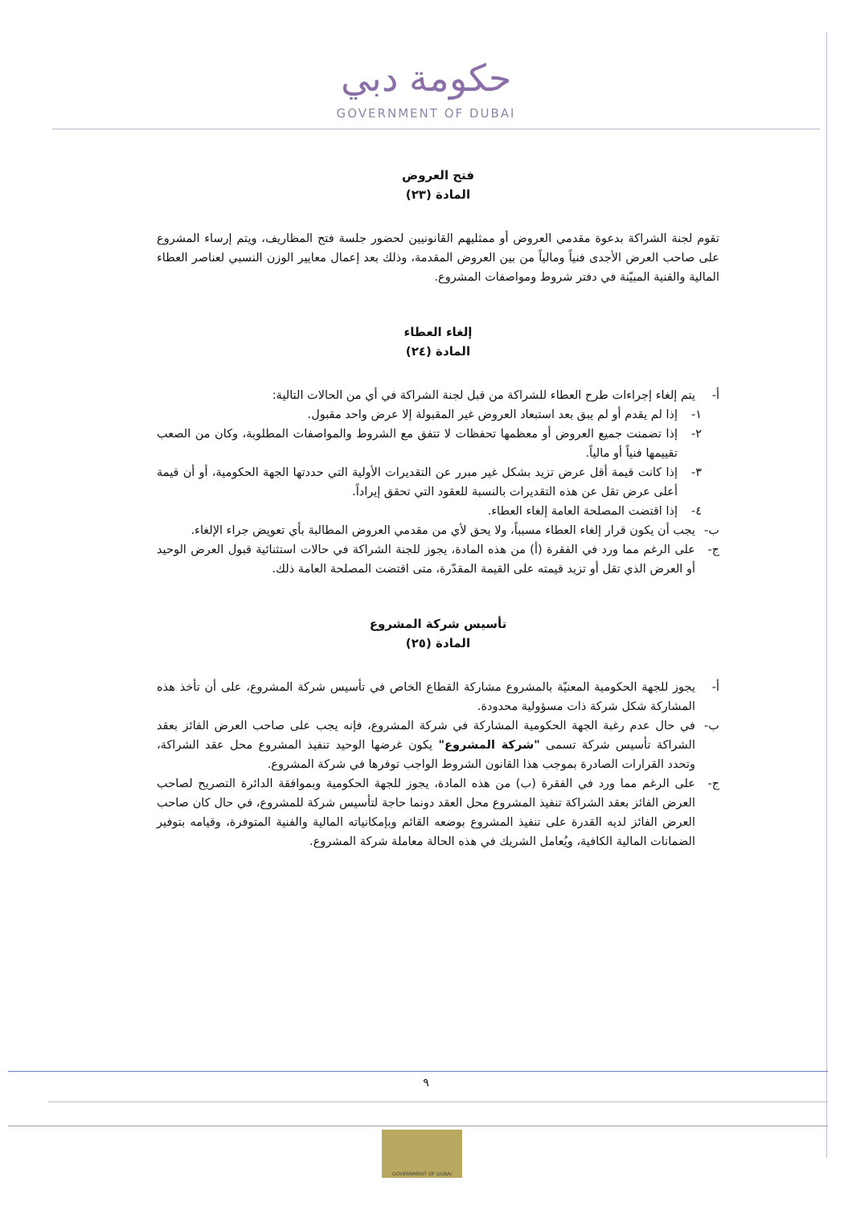حكومة دبي
GOVERNMENT OF DUBAI
فتح العروض
المادة (٢٣)
تقوم لجنة الشراكة بدعوة مقدمي العروض أو ممثليهم القانونيين لحضور جلسة فتح المظاريف، ويتم إرساء المشروع على صاحب العرض الأجدى فنياً ومالياً من بين العروض المقدمة، وذلك بعد إعمال معايير الوزن النسبي لعناصر العطاء المالية والفنية المبيّنة في دفتر شروط ومواصفات المشروع.
إلغاء العطاء
المادة (٢٤)
أ- يتم إلغاء إجراءات طرح العطاء للشراكة من قبل لجنة الشراكة في أي من الحالات التالية:
١- إذا لم يقدم أو لم يبق بعد استبعاد العروض غير المقبولة إلا عرض واحد مقبول.
٢- إذا تضمنت جميع العروض أو معظمها تحفظات لا تتفق مع الشروط والمواصفات المطلوبة، وكان من الصعب تقييمها فنياً أو مالياً.
٣- إذا كانت قيمة أقل عرض تزيد بشكل غير مبرر عن التقديرات الأولية التي حددتها الجهة الحكومية، أو أن قيمة أعلى عرض تقل عن هذه التقديرات بالنسبة للعقود التي تحقق إيراداً.
٤- إذا اقتضت المصلحة العامة إلغاء العطاء.
ب- يجب أن يكون قرار إلغاء العطاء مسبباً، ولا يحق لأي من مقدمي العروض المطالبة بأي تعويض جراء الإلغاء.
ج- على الرغم مما ورد في الفقرة (أ) من هذه المادة، يجوز للجنة الشراكة في حالات استثنائية قبول العرض الوحيد أو العرض الذي تقل أو تزيد قيمته على القيمة المقدّرة، متى اقتضت المصلحة العامة ذلك.
تأسيس شركة المشروع
المادة (٢٥)
أ- يجوز للجهة الحكومية المعنيّة بالمشروع مشاركة القطاع الخاص في تأسيس شركة المشروع، على أن تأخذ هذه المشاركة شكل شركة ذات مسؤولية محدودة.
ب- في حال عدم رغبة الجهة الحكومية المشاركة في شركة المشروع، فإنه يجب على صاحب العرض الفائز بعقد الشراكة تأسيس شركة تسمى "شركة المشروع" يكون غرضها الوحيد تنفيذ المشروع محل عقد الشراكة، وتحدد القرارات الصادرة بموجب هذا القانون الشروط الواجب توفرها في شركة المشروع.
ج- على الرغم مما ورد في الفقرة (ب) من هذه المادة، يجوز للجهة الحكومية وبموافقة الدائرة التصريح لصاحب العرض الفائز بعقد الشراكة تنفيذ المشروع محل العقد دونما حاجة لتأسيس شركة للمشروع، في حال كان صاحب العرض الفائز لديه القدرة على تنفيذ المشروع بوضعه القائم وبإمكانياته المالية والفنية المتوفرة، وقيامه بتوفير الضمانات المالية الكافية، ويُعامل الشريك في هذه الحالة معاملة شركة المشروع.
٩
GOVERNMENT OF DUBAI